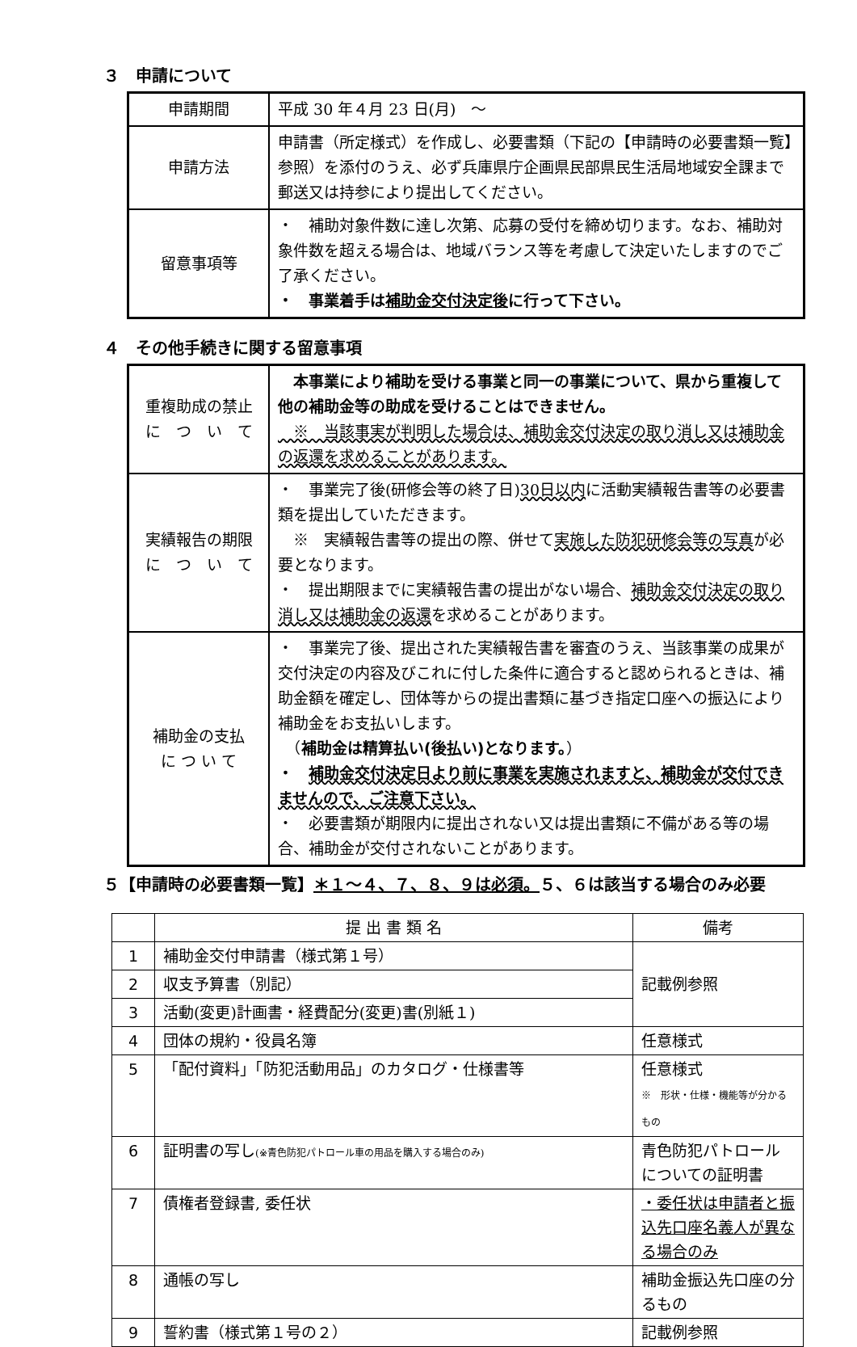３　申請について
| 申請期間 | 平成 30 年４月 23 日(月) ～ |
| 申請方法 | 申請書（所定様式）を作成し、必要書類（下記の【申請時の必要書類一覧】参照）を添付のうえ、必ず兵庫県庁企画県民部県民生活局地域安全課まで郵送又は持参により提出してください。 |
| 留意事項等 | ・ 補助対象件数に達し次第、応募の受付を締め切ります。なお、補助対象件数を超える場合は、地域バランス等を考慮して決定いたしますのでご了承ください。 ・ 事業着手は 補助金交付決定後 に行って下さい。 |
４　その他手続きに関する留意事項
| 重複助成の禁止 に つ い て | 本事業により補助を受ける事業と同一の事業について、県から重複して他の補助金等の助成を受けることはできません。 ※ 当該事実が判明した場合は、補助金交付決定の取り消し又は補助金の返還を求めることがあります。 |
| 実績報告の期限 に つ い て | ・ 事業完了後(研修会等の終了日) 30日以内 に活動実績報告書等の必要書類を提出していただきます。 ※ 実績報告書等の提出の際、併せて 実施した防犯研修会等の写真 が必要となります。 ・ 提出期限までに実績報告書の提出がない場合、 補助金交付決定の取り消し又は補助金の返還 を求めることがあります。 |
| 補助金の支払 に つ い て | ・ 事業完了後、提出された実績報告書を審査のうえ、当該事業の成果が交付決定の内容及びこれに付した条件に適合すると認められるときは、補助金額を確定し、団体等からの提出書類に基づき指定口座への振込により補助金をお支払いします。 （ 補助金は精算払い(後払い)となります。 ） ・ 補助金交付決定日より前に事業を実施されますと、補助金が交付できませんので、ご注意下さい。 ・ 必要書類が期限内に提出されない又は提出書類に不備がある等の場合、補助金が交付されないことがあります。 |
５【申請時の必要書類一覧】＊１～４、７、８、９は必須。５、６は該当する場合のみ必要
| | 提 出 書 類 名 | 備考 |
| --- | --- | --- |
| 1 | 補助金交付申請書（様式第１号） | 記載例参照 |
| 2 | 収支予算書（別記） | |
| 3 | 活動(変更)計画書・経費配分(変更)書(別紙１) | |
| 4 | 団体の規約・役員名簿 | 任意様式 |
| 5 | 「配付資料」「防犯活動用品」のカタログ・仕様書等 | 任意様式 ※ 形状・仕様・機能等が分かるもの |
| 6 | 証明書の写し (※青色防犯パトロール車の用品を購入する場合のみ) | 青色防犯パトロールについての証明書 |
| 7 | 債権者登録書, 委任状 | ・委任状は申請者と振込先口座名義人が異なる場合のみ |
| 8 | 通帳の写し | 補助金振込先口座の分るもの |
| 9 | 誓約書（様式第１号の２） | 記載例参照 |